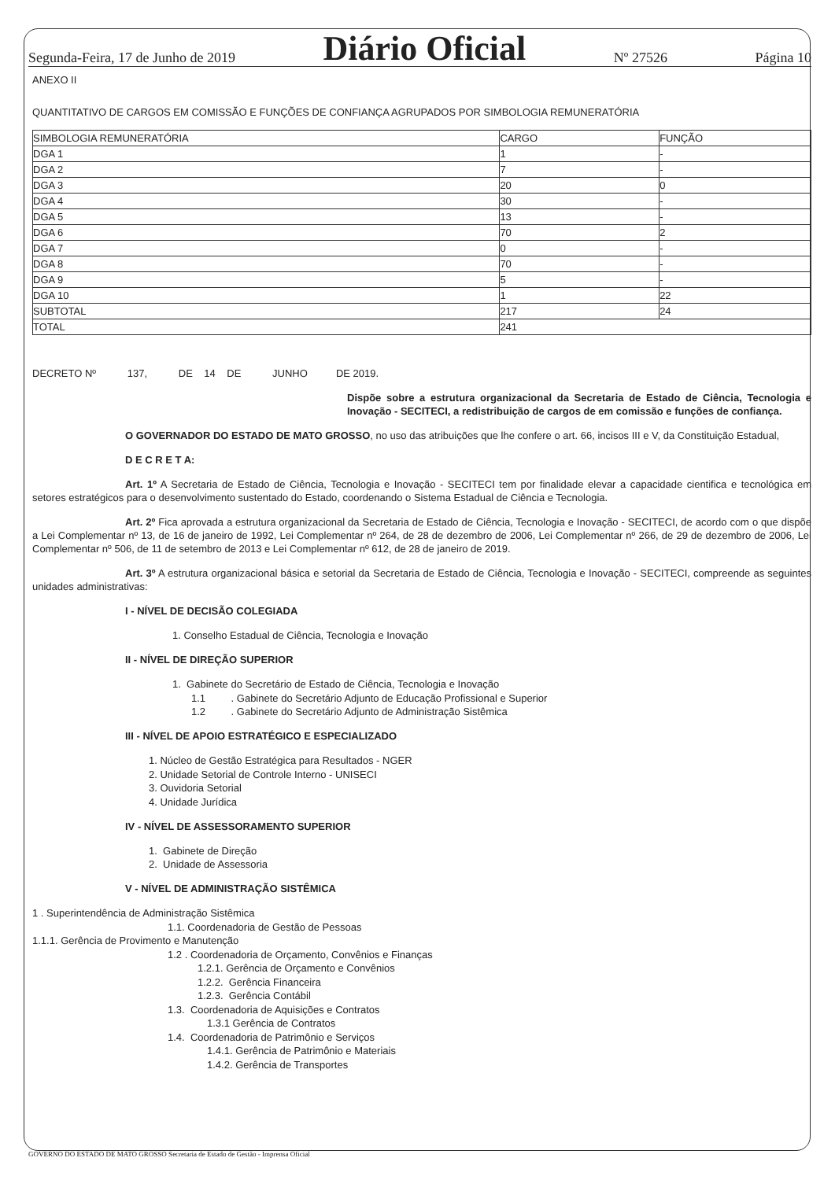Segunda-Feira, 17 de Junho de 2019 Diário Oficial Nº 27526 Página 10
ANEXO II
QUANTITATIVO DE CARGOS EM COMISSÃO E FUNÇÕES DE CONFIANÇA AGRUPADOS POR SIMBOLOGIA REMUNERATÓRIA
| SIMBOLOGIA REMUNERATÓRIA | CARGO | FUNÇÃO |
| DGA 1 | 1 | - |
| DGA 2 | 7 | - |
| DGA 3 | 20 | 0 |
| DGA 4 | 30 | - |
| DGA 5 | 13 | - |
| DGA 6 | 70 | 2 |
| DGA 7 | 0 | - |
| DGA 8 | 70 | - |
| DGA 9 | 5 | - |
| DGA 10 | 1 | 22 |
| SUBTOTAL | 217 | 24 |
| TOTAL | 241 | |
DECRETO Nº 137, DE 14 DE JUNHO DE 2019.
Dispõe sobre a estrutura organizacional da Secretaria de Estado de Ciência, Tecnologia e Inovação - SECITECI, a redistribuição de cargos de em comissão e funções de confiança.
O GOVERNADOR DO ESTADO DE MATO GROSSO, no uso das atribuições que lhe confere o art. 66, incisos III e V, da Constituição Estadual,
D E C R E T A:
Art. 1º A Secretaria de Estado de Ciência, Tecnologia e Inovação - SECITECI tem por finalidade elevar a capacidade cientifica e tecnológica em setores estratégicos para o desenvolvimento sustentado do Estado, coordenando o Sistema Estadual de Ciência e Tecnologia.
Art. 2º Fica aprovada a estrutura organizacional da Secretaria de Estado de Ciência, Tecnologia e Inovação - SECITECI, de acordo com o que dispõe a Lei Complementar nº 13, de 16 de janeiro de 1992, Lei Complementar nº 264, de 28 de dezembro de 2006, Lei Complementar nº 266, de 29 de dezembro de 2006, Lei Complementar nº 506, de 11 de setembro de 2013 e Lei Complementar nº 612, de 28 de janeiro de 2019.
Art. 3º A estrutura organizacional básica e setorial da Secretaria de Estado de Ciência, Tecnologia e Inovação - SECITECI, compreende as seguintes unidades administrativas:
I - NÍVEL DE DECISÃO COLEGIADA
1. Conselho Estadual de Ciência, Tecnologia e Inovação
II - NÍVEL DE DIREÇÃO SUPERIOR
1. Gabinete do Secretário de Estado de Ciência, Tecnologia e Inovação
1.1 . Gabinete do Secretário Adjunto de Educação Profissional e Superior
1.2 . Gabinete do Secretário Adjunto de Administração Sistêmica
III - NÍVEL DE APOIO ESTRATÉGICO E ESPECIALIZADO
1. Núcleo de Gestão Estratégica para Resultados - NGER
2. Unidade Setorial de Controle Interno - UNISECI
3. Ouvidoria Setorial
4. Unidade Jurídica
IV - NÍVEL DE ASSESSORAMENTO SUPERIOR
1. Gabinete de Direção
2. Unidade de Assessoria
V - NÍVEL DE ADMINISTRAÇÃO SISTÊMICA
1 . Superintendência de Administração Sistêmica
1.1. Coordenadoria de Gestão de Pessoas
1.1.1. Gerência de Provimento e Manutenção
1.2 . Coordenadoria de Orçamento, Convênios e Finanças
1.2.1. Gerência de Orçamento e Convênios
1.2.2. Gerência Financeira
1.2.3. Gerência Contábil
1.3. Coordenadoria de Aquisições e Contratos
1.3.1 Gerência de Contratos
1.4. Coordenadoria de Patrimônio e Serviços
1.4.1. Gerência de Patrimônio e Materiais
1.4.2. Gerência de Transportes
GOVERNO DO ESTADO DE MATO GROSSO Secretaria de Estado de Gestão - Imprensa Oficial